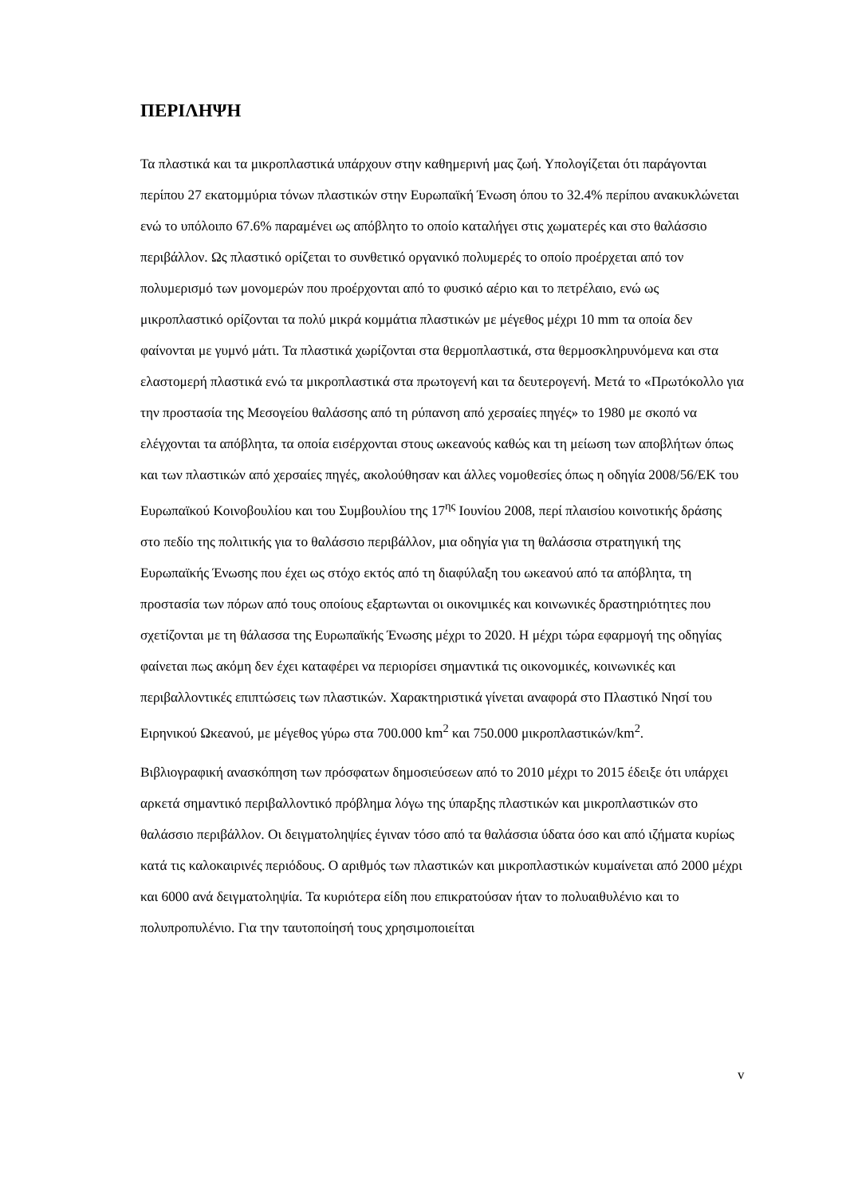ΠΕΡΙΛΗΨΗ
Τα πλαστικά και τα μικροπλαστικά υπάρχουν στην καθημερινή μας ζωή. Υπολογίζεται ότι παράγονται περίπου 27 εκατομμύρια τόνων πλαστικών στην Ευρωπαϊκή Ένωση όπου το 32.4% περίπου ανακυκλώνεται ενώ το υπόλοιπο 67.6% παραμένει ως απόβλητο το οποίο καταλήγει στις χωματερές και στο θαλάσσιο περιβάλλον. Ως πλαστικό ορίζεται το συνθετικό οργανικό πολυμερές το οποίο προέρχεται από τον πολυμερισμό των μονομερών που προέρχονται από το φυσικό αέριο και το πετρέλαιο, ενώ ως μικροπλαστικό ορίζονται τα πολύ μικρά κομμάτια πλαστικών με μέγεθος μέχρι 10 mm τα οποία δεν φαίνονται με γυμνό μάτι. Τα πλαστικά χωρίζονται στα θερμοπλαστικά, στα θερμοσκληρυνόμενα και στα ελαστομερή πλαστικά ενώ τα μικροπλαστικά στα πρωτογενή και τα δευτερογενή. Μετά το «Πρωτόκολλο για την προστασία της Μεσογείου θαλάσσης από τη ρύπανση από χερσαίες πηγές» το 1980 με σκοπό να ελέγχονται τα απόβλητα, τα οποία εισέρχονται στους ωκεανούς καθώς και τη μείωση των αποβλήτων όπως και των πλαστικών από χερσαίες πηγές, ακολούθησαν και άλλες νομοθεσίες όπως η οδηγία 2008/56/ΕΚ του Ευρωπαϊκού Κοινοβουλίου και του Συμβουλίου της 17<sup>ης</sup> Ιουνίου 2008, περί πλαισίου κοινοτικής δράσης στο πεδίο της πολιτικής για το θαλάσσιο περιβάλλον, μια οδηγία για τη θαλάσσια στρατηγική της Ευρωπαϊκής Ένωσης που έχει ως στόχο εκτός από τη διαφύλαξη του ωκεανού από τα απόβλητα, τη προστασία των πόρων από τους οποίους εξαρτωνται οι οικονιμικές και κοινωνικές δραστηριότητες που σχετίζονται με τη θάλασσα της Ευρωπαϊκής Ένωσης μέχρι το 2020. Η μέχρι τώρα εφαρμογή της οδηγίας φαίνεται πως ακόμη δεν έχει καταφέρει να περιορίσει σημαντικά τις οικονομικές, κοινωνικές και περιβαλλοντικές επιπτώσεις των πλαστικών. Χαρακτηριστικά γίνεται αναφορά στο Πλαστικό Νησί του Ειρηνικού Ωκεανού, με μέγεθος γύρω στα 700.000 km<sup>2</sup> και 750.000 μικροπλαστικών/km<sup>2</sup>.
Βιβλιογραφική ανασκόπηση των πρόσφατων δημοσιεύσεων από το 2010 μέχρι το 2015 έδειξε ότι υπάρχει αρκετά σημαντικό περιβαλλοντικό πρόβλημα λόγω της ύπαρξης πλαστικών και μικροπλαστικών στο θαλάσσιο περιβάλλον. Οι δειγματοληψίες έγιναν τόσο από τα θαλάσσια ύδατα όσο και από ιζήματα κυρίως κατά τις καλοκαιρινές περιόδους. Ο αριθμός των πλαστικών και μικροπλαστικών κυμαίνεται από 2000 μέχρι και 6000 ανά δειγματοληψία. Τα κυριότερα είδη που επικρατούσαν ήταν το πολυαιθυλένιο και το πολυπροπυλένιο. Για την ταυτοποίησή τους χρησιμοποιείται
v